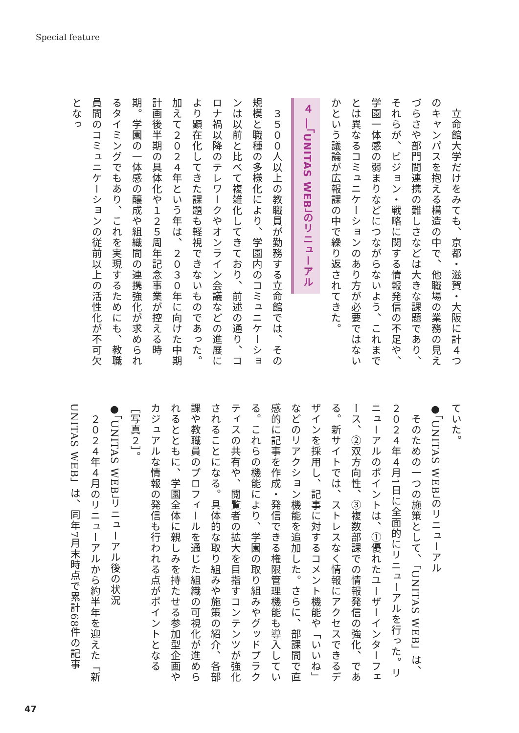Special feature
　立命館大学だけをみても、京都・滋賀・大阪に計４つのキャンパスを抱える構造の中で、他職場の業務の見えづらさや部門間連携の難しさなどは大きな課題であり、それらが、ビジョン・戦略に関する情報発信の不足や、学園一体感の弱まりなどにつながらないよう、これまでとは異なるコミュニケーションのあり方が必要ではないかという議論が広報課の中で繰り返されてきた。
４ ―「UNITAS WEB」のリニューアル
　３５００人以上の教職員が勤務する立命館では、その規模と職種の多様化により、学園内のコミュニケーションは以前と比べて複雑化してきており、前述の通り、コロナ禍以降のテレワークやオンライン会議などの進展により顕在化してきた課題も軽視できないものであった。加えて２０２４年という年は、２０３０年に向けた中期計画後半期の具体化や１２５周年記念事業が控える時期。学園の一体感の醸成や組織間の連携強化が求められるタイミングでもあり、これを実現するためにも、教職員間のコミュニケーションの従前以上の活性化が不可欠となっ
ていた。
●「UNITAS WEB」のリニューアル
　そのための一つの施策として、「UNITAS WEB」は、２０２４年４月1日に全面的にリニューアルを行った。リニューアルのポイントは、①優れたユーザーインターフェース、②双方向性、③複数部課での情報発信の強化、である。新サイトでは、ストレスなく情報にアクセスできるデザインを採用し、記事に対するコメント機能や「いいね」などのリアクション機能を追加した。さらに、部課間で直感的に記事を作成・発信できる権限管理機能も導入している。これらの機能により、学園の取り組みやグッドプラクティスの共有や、閲覧者の拡大を目指すコンテンツが強化されることになる。具体的な取り組みや施策の紹介、各部課や教職員のプロフィールを通じた組織の可視化が進められるとともに、学園全体に親しみを持たせる参加型企画やカジュアルな情報の発信も行われる点がポイントとなる［写真２］。
●「UNITAS WEB」リニューアル後の状況
　２０２４年４月のリニューアルから約半年を迎えた「新UNITAS WEB」は、同年7月末時点で累計68件の記事
47